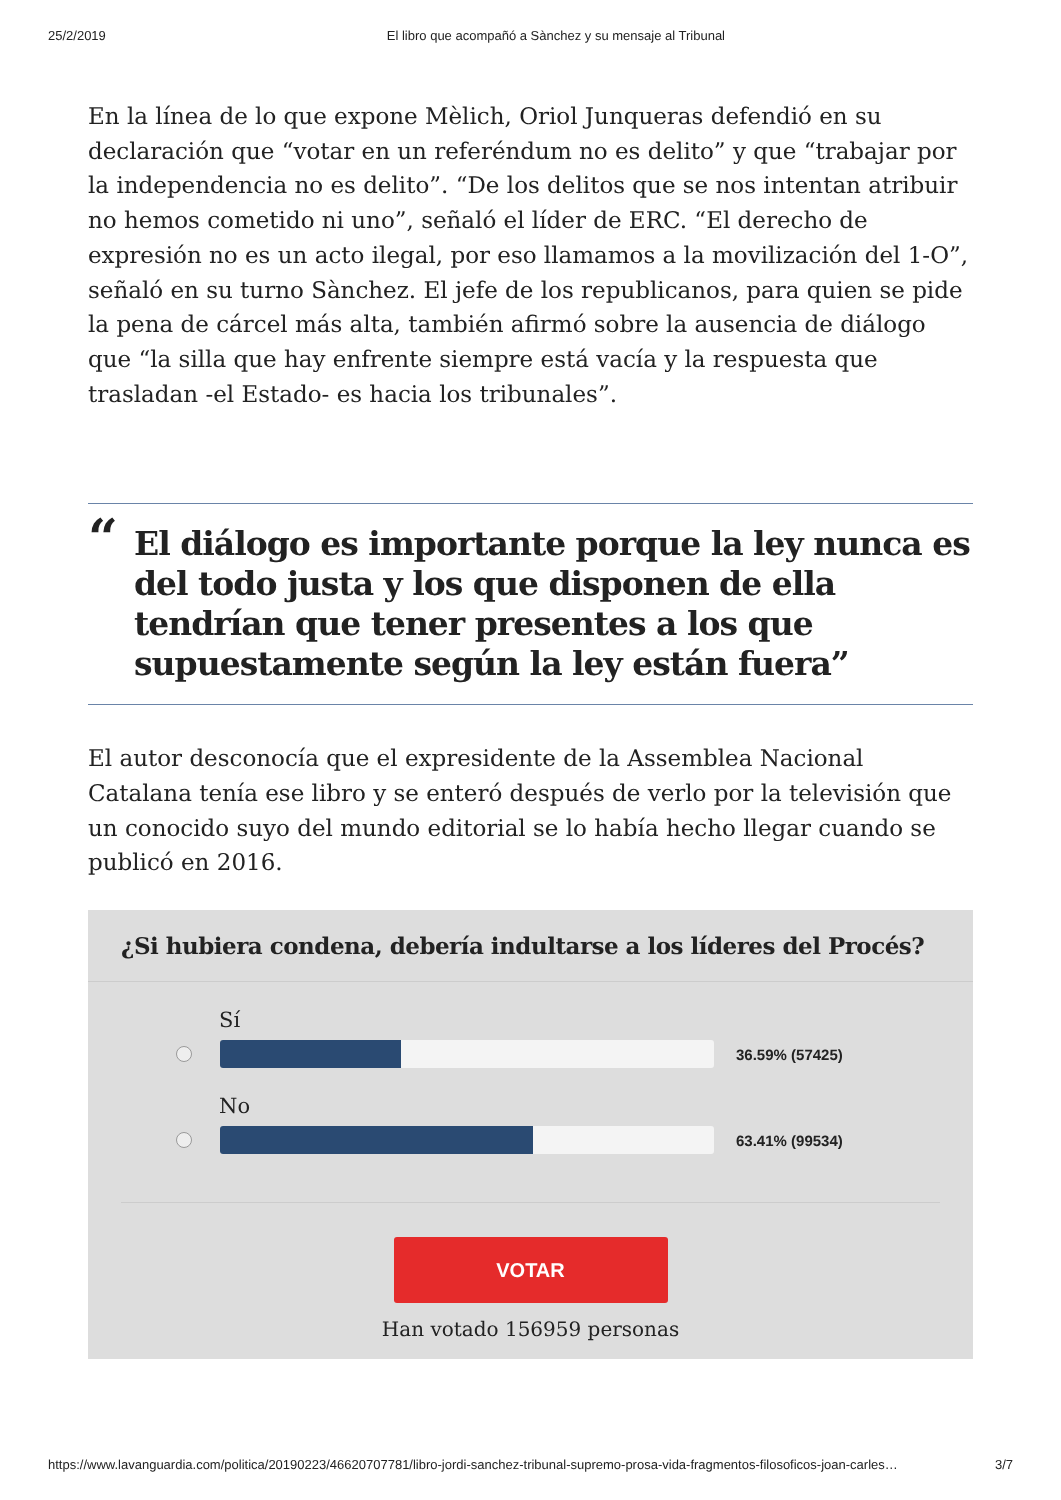25/2/2019 El libro que acompañó a Sànchez y su mensaje al Tribunal
En la línea de lo que expone Mèlich, Oriol Junqueras defendió en su declaración que “votar en un referéndum no es delito” y que “trabajar por la independencia no es delito”. “De los delitos que se nos intentan atribuir no hemos cometido ni uno”, señaló el líder de ERC. “El derecho de expresión no es un acto ilegal, por eso llamamos a la movilización del 1-O”, señaló en su turno Sànchez. El jefe de los republicanos, para quien se pide la pena de cárcel más alta, también afirmó sobre la ausencia de diálogo que “la silla que hay enfrente siempre está vacía y la respuesta que trasladan -el Estado- es hacia los tribunales”.
“El diálogo es importante porque la ley nunca es del todo justa y los que disponen de ella tendrían que tener presentes a los que supuestamente según la ley están fuera”
El autor desconocía que el expresidente de la Assemblea Nacional Catalana tenía ese libro y se enteró después de verlo por la televisión que un conocido suyo del mundo editorial se lo había hecho llegar cuando se publicó en 2016.
¿Si hubiera condena, debería indultarse a los líderes del Procés?
Sí
36.59% (57425)
No
63.41% (99534)
VOTAR
Han votado 156959 personas
https://www.lavanguardia.com/politica/20190223/46620707781/libro-jordi-sanchez-tribunal-supremo-prosa-vida-fragmentos-filosoficos-joan-carles… 3/7